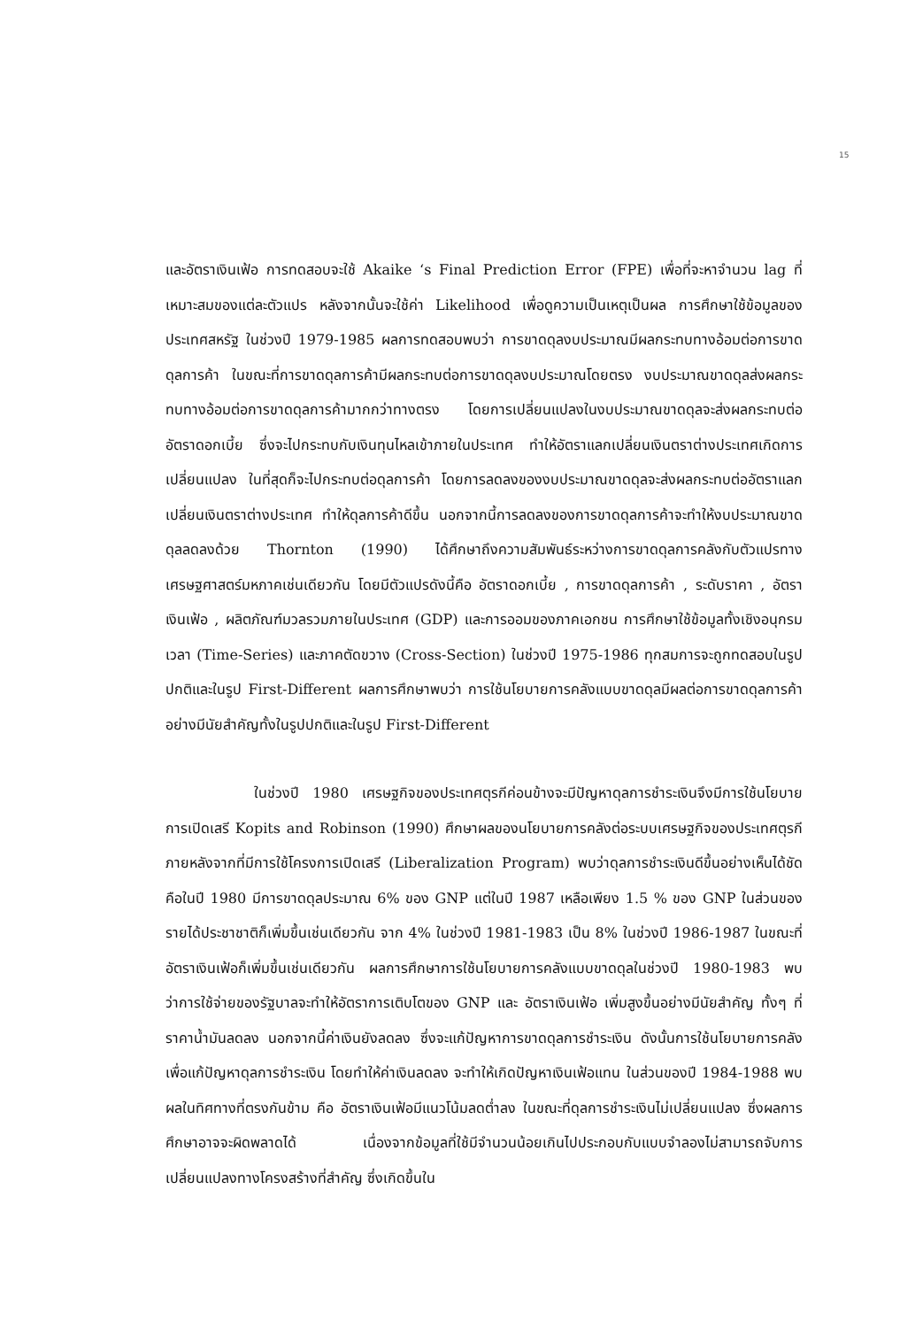15
และอัตราเงินเฟ้อ การทดสอบจะใช้ Akaike ‘s Final Prediction Error (FPE) เพื่อที่จะหาจำนวน lag ที่เหมาะสมของแต่ละตัวแปร หลังจากนั้นจะใช้ค่า Likelihood เพื่อดูความเป็นเหตุเป็นผล การศึกษาใช้ข้อมูลของประเทศสหรัฐ ในช่วงปี 1979-1985 ผลการทดสอบพบว่า การขาดดุลงบประมาณมีผลกระทบทางอ้อมต่อการขาดดุลการค้า ในขณะที่การขาดดุลการค้ามีผลกระทบต่อการขาดดุลงบประมาณโดยตรง งบประมาณขาดดุลส่งผลกระทบทางอ้อมต่อการขาดดุลการค้ามากกว่าทางตรง โดยการเปลี่ยนแปลงในงบประมาณขาดดุลจะส่งผลกระทบต่ออัตราดอกเบี้ย ซึ่งจะไปกระทบกับเงินทุนไหลเข้าภายในประเทศ ทำให้อัตราแลกเปลี่ยนเงินตราต่างประเทศเกิดการเปลี่ยนแปลง ในที่สุดก็จะไปกระทบต่อดุลการค้า โดยการลดลงของงบประมาณขาดดุลจะส่งผลกระทบต่ออัตราแลกเปลี่ยนเงินตราต่างประเทศ ทำให้ดุลการค้าดีขึ้น นอกจากนี้การลดลงของการขาดดุลการค้าจะทำให้งบประมาณขาดดุลลดลงด้วย Thornton (1990) ได้ศึกษาถึงความสัมพันธ์ระหว่างการขาดดุลการคลังกับตัวแปรทางเศรษฐศาสตร์มหภาคเช่นเดียวกัน โดยมีตัวแปรดังนี้คือ อัตราดอกเบี้ย , การขาดดุลการค้า , ระดับราคา , อัตราเงินเฟ้อ , ผลิตภัณฑ์มวลรวมภายในประเทศ (GDP) และการออมของภาคเอกชน การศึกษาใช้ข้อมูลทั้งเชิงอนุกรมเวลา (Time-Series) และภาคตัดขวาง (Cross-Section) ในช่วงปี 1975-1986 ทุกสมการจะถูกทดสอบในรูปปกติและในรูป First-Different ผลการศึกษาพบว่า การใช้นโยบายการคลังแบบขาดดุลมีผลต่อการขาดดุลการค้าอย่างมีนัยสำคัญทั้งในรูปปกติและในรูป First-Different
ในช่วงปี 1980 เศรษฐกิจของประเทศตุรกีค่อนข้างจะมีปัญหาดุลการชำระเงินจึงมีการใช้นโยบายการเปิดเสรี Kopits and Robinson (1990) ศึกษาผลของนโยบายการคลังต่อระบบเศรษฐกิจของประเทศตุรกี ภายหลังจากที่มีการใช้โครงการเปิดเสรี (Liberalization Program) พบว่าดุลการชำระเงินดีขึ้นอย่างเห็นได้ชัด คือในปี 1980 มีการขาดดุลประมาณ 6% ของ GNP แต่ในปี 1987 เหลือเพียง 1.5 % ของ GNP ในส่วนของรายได้ประชาชาติก็เพิ่มขึ้นเช่นเดียวกัน จาก 4% ในช่วงปี 1981-1983 เป็น 8% ในช่วงปี 1986-1987 ในขณะที่อัตราเงินเฟ้อก็เพิ่มขึ้นเช่นเดียวกัน ผลการศึกษาการใช้นโยบายการคลังแบบขาดดุลในช่วงปี 1980-1983 พบว่าการใช้จ่ายของรัฐบาลจะทำให้อัตราการเติบโตของ GNP และ อัตราเงินเฟ้อ เพิ่มสูงขึ้นอย่างมีนัยสำคัญ ทั้งๆ ที่ราคาน้ำมันลดลง นอกจากนี้ค่าเงินยังลดลง ซึ่งจะแก้ปัญหาการขาดดุลการชำระเงิน ดังนั้นการใช้นโยบายการคลังเพื่อแก้ปัญหาดุลการชำระเงิน โดยทำให้ค่าเงินลดลง จะทำให้เกิดปัญหาเงินเฟ้อแทน ในส่วนของปี 1984-1988 พบผลในทิศทางที่ตรงกันข้าม คือ อัตราเงินเฟ้อมีแนวโน้มลดต่ำลง ในขณะที่ดุลการชำระเงินไม่เปลี่ยนแปลง ซึ่งผลการศึกษาอาจจะผิดพลาดได้ เนื่องจากข้อมูลที่ใช้มีจำนวนน้อยเกินไปประกอบกับแบบจำลองไม่สามารถจับการเปลี่ยนแปลงทางโครงสร้างที่สำคัญ ซึ่งเกิดขึ้นใน